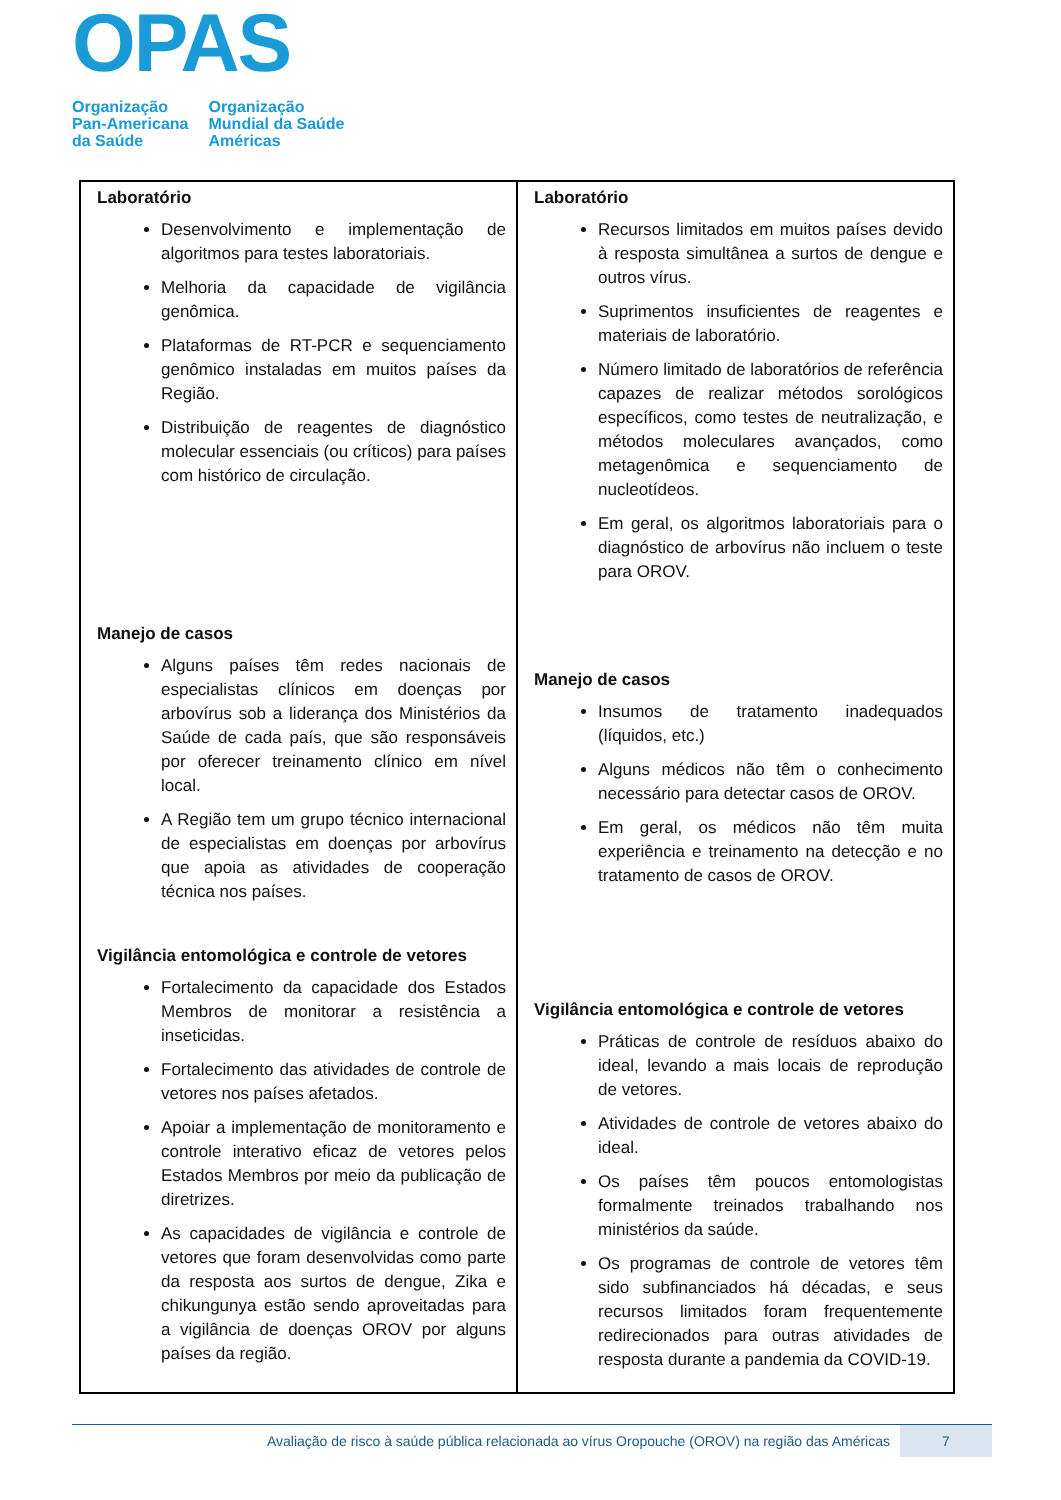OPAS
Organização
Pan-Americana
da Saúde
Organização
Mundial da Saúde
Américas
| Laboratório Desenvolvimento e implementação de algoritmos para testes laboratoriais. Melhoria da capacidade de vigilância genômica. Plataformas de RT-PCR e sequenciamento genômico instaladas em muitos países da Região. Distribuição de reagentes de diagnóstico molecular essenciais (ou críticos) para países com histórico de circulação. Manejo de casos Alguns países têm redes nacionais de especialistas clínicos em doenças por arbovírus sob a liderança dos Ministérios da Saúde de cada país, que são responsáveis por oferecer treinamento clínico em nível local. A Região tem um grupo técnico internacional de especialistas em doenças por arbovírus que apoia as atividades de cooperação técnica nos países. Vigilância entomológica e controle de vetores Fortalecimento da capacidade dos Estados Membros de monitorar a resistência a inseticidas. Fortalecimento das atividades de controle de vetores nos países afetados. Apoiar a implementação de monitoramento e controle interativo eficaz de vetores pelos Estados Membros por meio da publicação de diretrizes. As capacidades de vigilância e controle de vetores que foram desenvolvidas como parte da resposta aos surtos de dengue, Zika e chikungunya estão sendo aproveitadas para a vigilância de doenças OROV por alguns países da região. | Laboratório Recursos limitados em muitos países devido à resposta simultânea a surtos de dengue e outros vírus. Suprimentos insuficientes de reagentes e materiais de laboratório. Número limitado de laboratórios de referência capazes de realizar métodos sorológicos específicos, como testes de neutralização, e métodos moleculares avançados, como metagenômica e sequenciamento de nucleotídeos. Em geral, os algoritmos laboratoriais para o diagnóstico de arbovírus não incluem o teste para OROV. Manejo de casos Insumos de tratamento inadequados (líquidos, etc.) Alguns médicos não têm o conhecimento necessário para detectar casos de OROV. Em geral, os médicos não têm muita experiência e treinamento na detecção e no tratamento de casos de OROV. Vigilância entomológica e controle de vetores Práticas de controle de resíduos abaixo do ideal, levando a mais locais de reprodução de vetores. Atividades de controle de vetores abaixo do ideal. Os países têm poucos entomologistas formalmente treinados trabalhando nos ministérios da saúde. Os programas de controle de vetores têm sido subfinanciados há décadas, e seus recursos limitados foram frequentemente redirecionados para outras atividades de resposta durante a pandemia da COVID-19. |
Avaliação de risco à saúde pública relacionada ao vírus Oropouche (OROV) na região das Américas
7